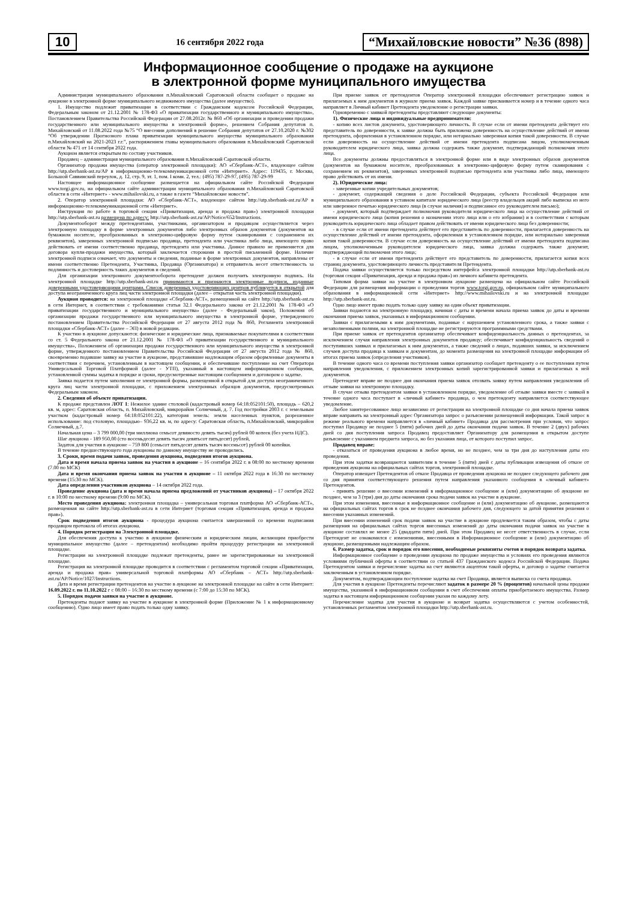10 16 сентября 2022 года “Михайловские новости” №36 (898)
Информационное сообщение о продаже на аукционе
в электронной форме муниципального имущества
Администрация муниципального образования п.Михайловский Саратовской области сообщает о продаже на аукционе в электронной форме муниципального недвижимого имущества (далее имущество).
1. Имущество подлежит приватизации в соответствии с Гражданским кодексом Российской Федерации, Федеральным законом от 21.12.2001 № 178-ФЗ «О приватизации государственного и муниципального имущества», Постановлением Правительства Российской Федерации от 27.08.2012г. № 860 «Об организации и проведении продажи государственного или муниципального имущества в электронной форме», решением Собрания депутатов п. Михайловский от 11.08.2022 года №75 “О внесении дополнений в решение Собрания депутатов от 27.10.2020 г. №302 “Об утверждении Прогнозного плана приватизации муниципального имущества муниципального образования п.Михайловский на 2021-2023 г.г.”, распоряжением главы муниципального образования п.Михайловский Саратовской области № 471 от 14 сентября 2022 года.
Аукцион является открытым по составу участников.
Продавец – администрация муниципального образования п.Михайловский Саратовской области.
Организатор продажи имущества (оператор электронной площадки): АО «Сбербанк-АСТ», владеющее сайтом http://utp.sberbank-ast.ru/AP в информационно-телекоммуникационной сети «Интернет». Адрес: 119435, г. Москва, Большой Саввинский переулок, д. 12, стр. 9, эт. 1, пом. I комн. 2, тел.: (495) 787-29-97, (495) 787-29-99
Настоящее информационное сообщение размещается на официальном сайте Российской Федерации www.torgi.gov.ru, на официальном сайте администрации муниципального образования п.Михайловский Саратовской области в сети «Интернет» - www.mihailovski.ru, а также в газете “Михайловские новости”.
2. Оператор электронной площадки: АО «Сбербанк-АСТ», владеющее сайтом http://utp.sberbank-ast.ru/AP в информационно-телекоммуникационной сети «Интернет».
Инструкция по работе в торговой секции «Приватизация, аренда и продажа прав») электронной площадки http://utp.sberbank-ast.ru размещена по адресу: http://utp.sberbank-ast.ru/AP/Notice/652/Instructions.
Документооборот между претендентами, участниками, организатором и продавцом осуществляется через электронную площадку в форме электронных документов либо электронных образов документов (документов на бумажном носителе, преобразованных в электронно-цифровую форму путем сканирования с сохранением их реквизитов), заверенных электронной подписью продавца, претендента или участника либо лица, имеющего право действовать от имени соответственно продавца, претендента или участника. Данное правило не применяется для договора купли-продажи имущества, который заключается сторонами в простой письменной форме. Наличие электронной подписи означает, что документы и сведения, поданные в форме электронных документов, направлены от имени соответственно Претендента, Участника, Продавца (Организатора) и отправитель несет ответственность за подлинность и достоверность таких документов и сведений.
Для организации электронного документооборота претендент должен получить электронную подпись. На электронной площадке http://utp.sberbank-ast.ru принимаются и признаются электронные подписи, изданные доверенными удостоверяющими центрами. Список доверенных удостоверяющих центров публикуется в открытой для доступа неограниченного круга лиц части электронной площадки (далее – открытая часть электронной площадки).
Аукцион проводится: на электронной площадке «Сбербанк-АСТ», размещенной на сайте http://utp.sberbank-ast.ru в сети Интернет, в соответствии с требованиями статьи 32.1 Федерального закона от 21.12.2001 № 178-ФЗ «О приватизации государственного и муниципального имущества» (далее - Федеральный закон), Положения об организации продажи государственного или муниципального имущества в электронной форме, утвержденного постановлением Правительства Российской Федерации от 27 августа 2012 года № 860, Регламента электронной площадки «Сбербанк-АСТ» (далее – ЭП) в новой редакции.
К участию в аукционе допускаются: физические и юридические лица, признаваемые покупателями в соответствии со ст. 5 Федерального закона от 21.12.2001 № 178-ФЗ «О приватизации государственного и муниципального имущества», Положением об организации продажи государственного или муниципального имущества в электронной форме, утвержденного постановлением Правительства Российской Федерации от 27 августа 2012 года № 860, своевременно подавшие заявку на участие в аукционе, представившие надлежащим образом оформленные документы в соответствии с перечнем, установленным в настоящем сообщении, и обеспечившие поступление на счет Оператора Универсальной Торговой Платформой (далее - УТП), указанный в настоящем информационном сообщении, установленной суммы задатка в порядке и сроки, предусмотренные настоящим сообщением и договором о задатке.
Заявка подается путем заполнения ее электронной формы, размещенной в открытой для доступа неограниченного круга лиц части электронной площадки, с приложением электронных образцов документов, предусмотренных Федеральным законом.
2. Сведения об объекте приватизации.
К продаже представлен ЛОТ 1: Нежилое здание столовой (кадастровый номер 64:18:052101:50), площадь – 620,2 кв. м, адрес: Саратовская область, п. Михайловский, микрорайон Солнечный, д. 7. Год постройки 2003 г. с земельным участком (кадастровый номер 64:18:052101:22), категория земель: земли населенных пунктов, разрешенное использование: под столовую, площадью– 936,22 кв. м, по адресу: Саратовская область, п.Михайловский, микрорайон Солнечный, д.7.
Начальная цена – 3 799 000,00 (три миллиона семьсот девяносто девять тысяч) рублей 00 копеек (без учета НДС).
Шаг аукциона - 189 950,00 (сто восемьдесят девять тысяч девятьсот пятьдесят) рублей,
Задаток для участия в аукционе – 759 800 (семьсот пятьдесят девять тысяч восемьсот) рублей 00 копейки.
В течение предшествующего года аукционы по данному имуществу не проводились.
3. Сроки, время подачи заявок, проведения аукциона, подведения итогов аукциона.
Дата и время начала приема заявок на участия в аукционе – 16 сентября 2022 г. в 08:00 по местному времени (7.00 по МСК)
Дата и время окончания приема заявок на участия в аукционе – 11 октября 2022 года в 16:30 по местному времени (15:30 по МСК).
Дата определения участников аукциона – 14 октября 2022 года.
Проведение аукциона (дата и время начала приема предложений от участников аукциона) – 17 октября 2022 г. в 10:00 по местному времени (9:00 по МСК).
Место проведения аукциона: электронная площадка – универсальная торговая платформа АО «Сбербанк-АСТ», размещенная на сайте http://utp.sberbank-ast.ru в сети Интернет (торговая секция «Приватизация, аренда и продажа прав»).
Срок подведения итогов аукциона - процедура аукциона считается завершенной со времени подписания продавцом протокола об итогах аукциона.
4. Порядок регистрации на Электронной площадке.
Для обеспечения доступа к участию в аукционе физическим и юридическим лицам, желающим приобрести муниципальное имущество (далее – претендентам) необходимо пройти процедуру регистрации на электронной площадке.
Регистрации на электронной площадке подлежат претенденты, ранее не зарегистрированные на электронной площадке.
Регистрация на электронной площадке проводится в соответствии с регламентом торговой секции «Приватизация, аренда и продажа прав» универсальной торговой платформы АО «Сбербанк – АСТ» http://utp.sberbank-ast.ru/AP/Notice/1027/Instructions.
Дата и время регистрации претендентов на участие в аукционе на электронной площадке на сайте в сети Интернет: 16.09.2022 г. по 11.10.2022 г с 08:00 – 16:30 по местному времени (с 7:00 до 15:30 по МСК).
5. Порядок подачи заявки на участие в аукционе.
Претенденты подают заявку на участие в аукционе в электронной форме (Приложение № 1 к информационному сообщению). Одно лицо имеет право подать только одну заявку.
При приеме заявок от претендентов Оператор электронной площадки обеспечивает регистрацию заявок и прилагаемых к ним документов в журнале приема заявок. Каждой заявке присваивается номер и в течение одного часа направляет в Личный кабинет Претендента уведомление о регистрации заявки.
Одновременно с заявкой претенденты представляют следующие документы:
1). Физические лица и индивидуальные предприниматели:
- копию всех листов документа, удостоверяющего личность. В случае если от имени претендента действует его представитель по доверенности, к заявке должна быть приложена доверенность на осуществление действий от имени претендента, оформленная в установленном порядке, или нотариально заверенная копия такой доверенности. В случае если доверенность на осуществление действий от имени претендента подписана лицом, уполномоченным руководителем юридического лица, заявка должна содержать также документ, подтверждающий полномочия этого лица.
Все документы должны предоставляться в электронной форме или в виде электронных образов документов (документов на бумажном носителе, преобразованных в электронно-цифровую форму путем сканирования с сохранением их реквизитов), заверенных электронной подписью претендента или участника либо лица, имеющего право действовать от их имени.
2). Юридические лица:
- заверенные копии учредительных документов;
- документ, содержащий сведения о доле Российской Федерации, субъекта Российской Федерации или муниципального образования в уставном капитале юридического лица (реестр владельцев акций либо выписка из него или заверенное печатью юридического лица (в случае наличия) и подписанное его руководителем письмо);
- документ, который подтверждает полномочия руководителя юридического лица на осуществление действий от имени юридического лица (копия решения о назначении этого лица или о его избрании) и в соответствии с которым руководитель юридического лица обладает правом действовать от имени юридического лица без доверенности;
- в случае если от имени претендента действует его представитель по доверенности, прилагается доверенность на осуществление действий от имени претендента, оформленная в установленном порядке, или нотариально заверенная копия такой доверенности. В случае если доверенность на осуществление действий от имени претендента подписана лицом, уполномоченным руководителем юридического лица, заявка должна содержать также документ, подтверждающий полномочия этого лица;
- в случае если от имени претендента действует его представитель по доверенности, прилагается копия всех страниц документа, удостоверяющего личность представителя Претендента.
Подача заявки осуществляется только посредством интерфейса электронной площадки http://utp.sberbank-ast.ru (торговая секция «Приватизация, аренда и продажа прав») из личного кабинета претендента.
Типовая форма заявки на участие в электронном аукционе размещена на официальном сайте Российской Федерации для размещения информации о проведении торгов www.torgi.gov.ru, официальном сайте муниципального образования в информационной сети «Интернет» http://www.mihailovski.ru и на электронной площадке http://utp.sberbank-ast.ru.
Одно лицо имеет право подать только одну заявку на один объект приватизации.
Заявки подаются на электронную площадку, начиная с даты и времени начала приема заявок до даты и времени окончания приема заявок, указанных в информационном сообщении.
Заявки с прилагаемыми к ним документами, поданные с нарушением установленного срока, а также заявки с незаполненными полями, на электронной площадке не регистрируются программными средствами.
При приеме заявок от претендентов организатор обеспечивает конфиденциальность данных о претендентах, за исключением случая направления электронных документов продавцу; обеспечивает конфиденциальность сведений о поступивших заявках и прилагаемых к ним документах, а также сведений о лицах, подавших заявки, за исключением случаев доступа продавца к заявкам и документам, до момента размещения на электронной площадке информации об итогах приема заявок (определения участников).
В течение одного часа со времени поступления заявки организатор сообщает претенденту о ее поступлении путем направления уведомления, с приложением электронных копий зарегистрированной заявки и прилагаемых к ней документов.
Претендент вправе не позднее дня окончания приема заявок отозвать заявку путем направления уведомления об отзыве заявки на электронную площадку.
В случае отзыва претендентом заявки в установленном порядке, уведомление об отзыве заявки вместе с заявкой в течение одного часа поступает в «личный кабинет» продавца, о чем претенденту направляется соответствующее уведомление.
Любое заинтересованное лицо независимо от регистрации на электронной площадке со дня начала приема заявок вправе направить на электронный адрес Организатора запрос о разъяснении размещенной информации. Такой запрос в режиме реального времени направляется в «личный кабинет» Продавца для рассмотрения при условии, что запрос поступил Продавцу не позднее 5 (пяти) рабочих дней до даты окончания подачи заявок. В течение 2 (двух) рабочих дней со дня поступления запроса Продавец предоставляет Организатору для размещения в открытом доступе разъяснение с указанием предмета запроса, но без указания лица, от которого поступил запрос.
Продавец вправе:
- отказаться от проведения аукциона в любое время, но не позднее, чем за три дня до наступления даты его проведения.
При этом задатки возвращаются заявителям в течение 5 (пяти) дней с даты публикации извещения об отказе от проведения аукциона на официальных сайтах торгов, электронной площадке.
Оператор извещает Претендентов об отказе Продавца от проведения аукциона не позднее следующего рабочего дня со дня принятия соответствующего решения путем направления указанного сообщения в «личный кабинет» Претендентов.
- принять решение о внесении изменений в информационное сообщение и (или) документацию об аукционе не позднее, чем за 3 (три) дня до даты окончания срока подачи заявок на участие в аукционе.
При этом изменения, внесенные в информационное сообщение и (или) документацию об аукционе, размещаются на официальных сайтах торгов в срок не позднее окончания рабочего дня, следующего за датой принятия решения о внесении указанных изменений.
При внесении изменений срок подачи заявок на участие в аукционе продлевается таким образом, чтобы с даты размещения на официальных сайтах торгов внесенных изменений до даты окончания подачи заявок на участие в аукционе составлял не менее 25 (двадцати пяти) дней. При этом Продавец не несет ответственность в случае, если Претендент не ознакомился с изменениями, внесенными в Информационное сообщение и (или) документацию об аукционе, размещенными надлежащим образом.
6. Размер задатка, срок и порядок его внесения, необходимые реквизиты счетов и порядок возврата задатка.
Информационное сообщение о проведении аукциона по продаже имущества и условиях его проведения являются условиями публичной оферты в соответствии со статьей 437 Гражданского кодекса Российской Федерации. Подача Претендентом заявки и перечисление задатка на счет являются акцептом такой оферты, и договор о задатке считается заключенным в установленном порядке.
Документом, подтверждающим поступление задатка на счет Продавца, является выписка со счета продавца.
Для участия в аукционе Претенденты перечисляют задаток в размере 20 % (процентов) начальной цены продажи имущества, указанной в информационном сообщении в счет обеспечения оплаты приобретаемого имущества. Размер задатка в настоящем информационном сообщении указан по каждому лоту.
Перечисление задатка для участия в аукционе и возврат задатка осуществляются с учетом особенностей, установленных регламентом электронной площадки http://utp.sberbank-ast.ru.